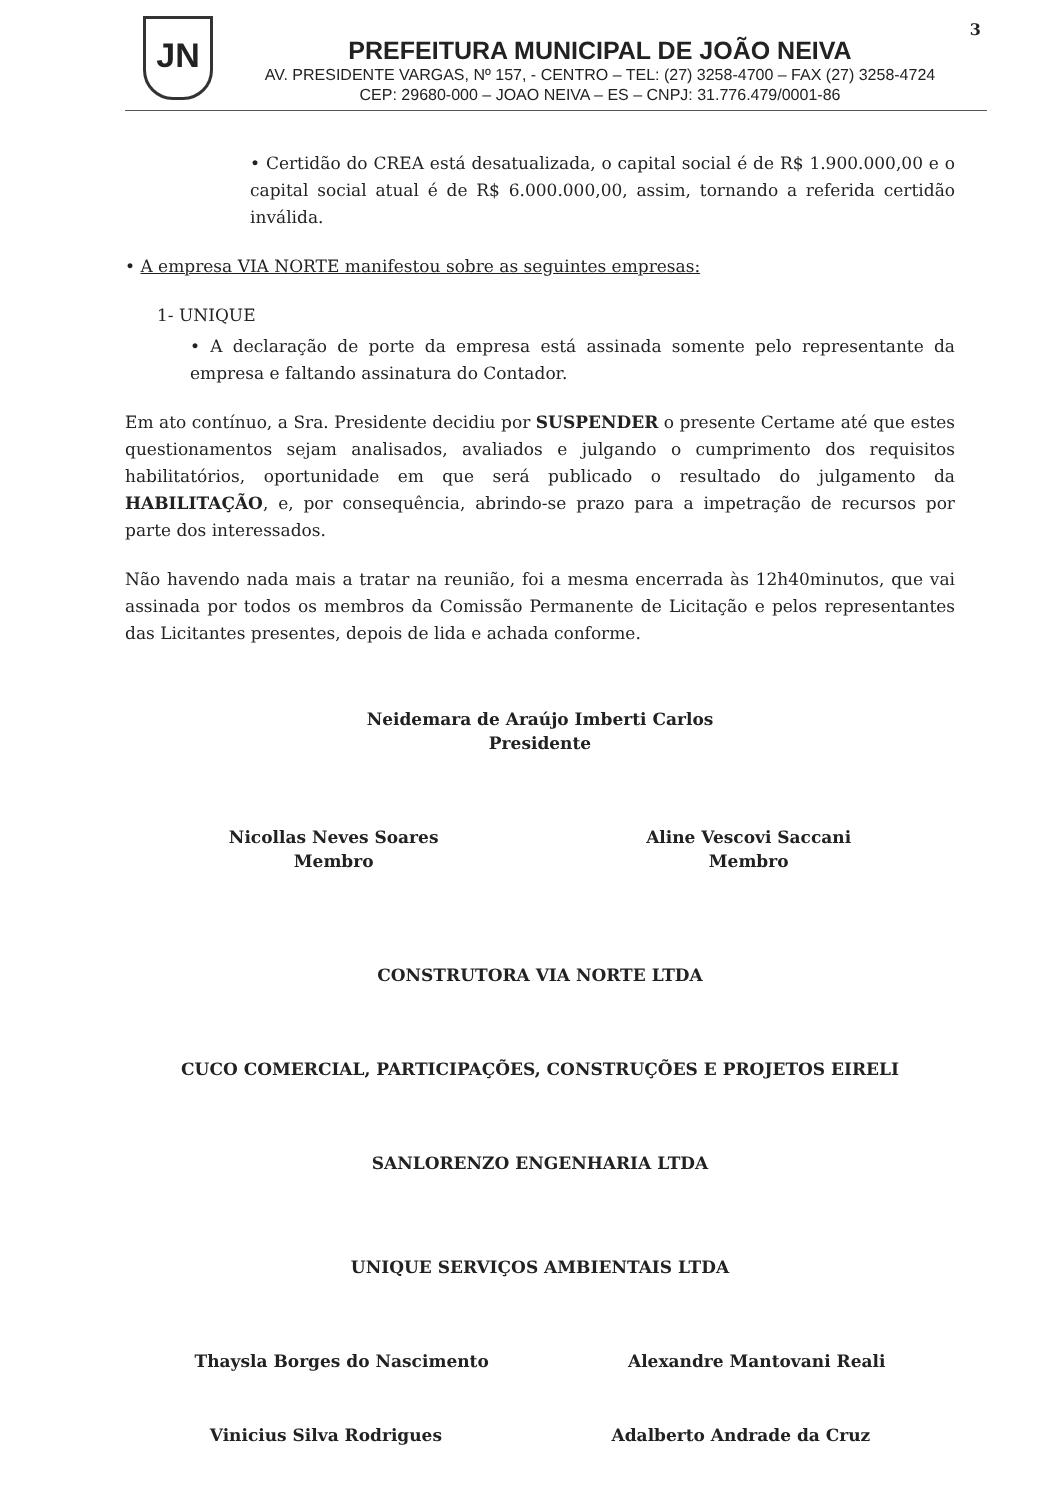JN
PREFEITURA MUNICIPAL DE JOÃO NEIVA
AV. PRESIDENTE VARGAS, Nº 157, - CENTRO – TEL: (27) 3258-4700 – FAX (27) 3258-4724
CEP: 29680-000 – JOAO NEIVA – ES – CNPJ: 31.776.479/0001-86
3
• Certidão do CREA está desatualizada, o capital social é de R$ 1.900.000,00 e o capital social atual é de R$ 6.000.000,00, assim, tornando a referida certidão inválida.
• A empresa VIA NORTE manifestou sobre as seguintes empresas:
1- UNIQUE
• A declaração de porte da empresa está assinada somente pelo representante da empresa e faltando assinatura do Contador.
Em ato contínuo, a Sra. Presidente decidiu por SUSPENDER o presente Certame até que estes questionamentos sejam analisados, avaliados e julgando o cumprimento dos requisitos habilitatórios, oportunidade em que será publicado o resultado do julgamento da HABILITAÇÃO, e, por consequência, abrindo-se prazo para a impetração de recursos por parte dos interessados.
Não havendo nada mais a tratar na reunião, foi a mesma encerrada às 12h40minutos, que vai assinada por todos os membros da Comissão Permanente de Licitação e pelos representantes das Licitantes presentes, depois de lida e achada conforme.
Neidemara de Araújo Imberti Carlos
Presidente
Nicollas Neves Soares
Membro
Aline Vescovi Saccani
Membro
CONSTRUTORA VIA NORTE LTDA
CUCO COMERCIAL, PARTICIPAÇÕES, CONSTRUÇÕES E PROJETOS EIRELI
SANLORENZO ENGENHARIA LTDA
UNIQUE SERVIÇOS AMBIENTAIS LTDA
Thaysla Borges do Nascimento Alexandre Mantovani Reali
Vinicius Silva Rodrigues Adalberto Andrade da Cruz